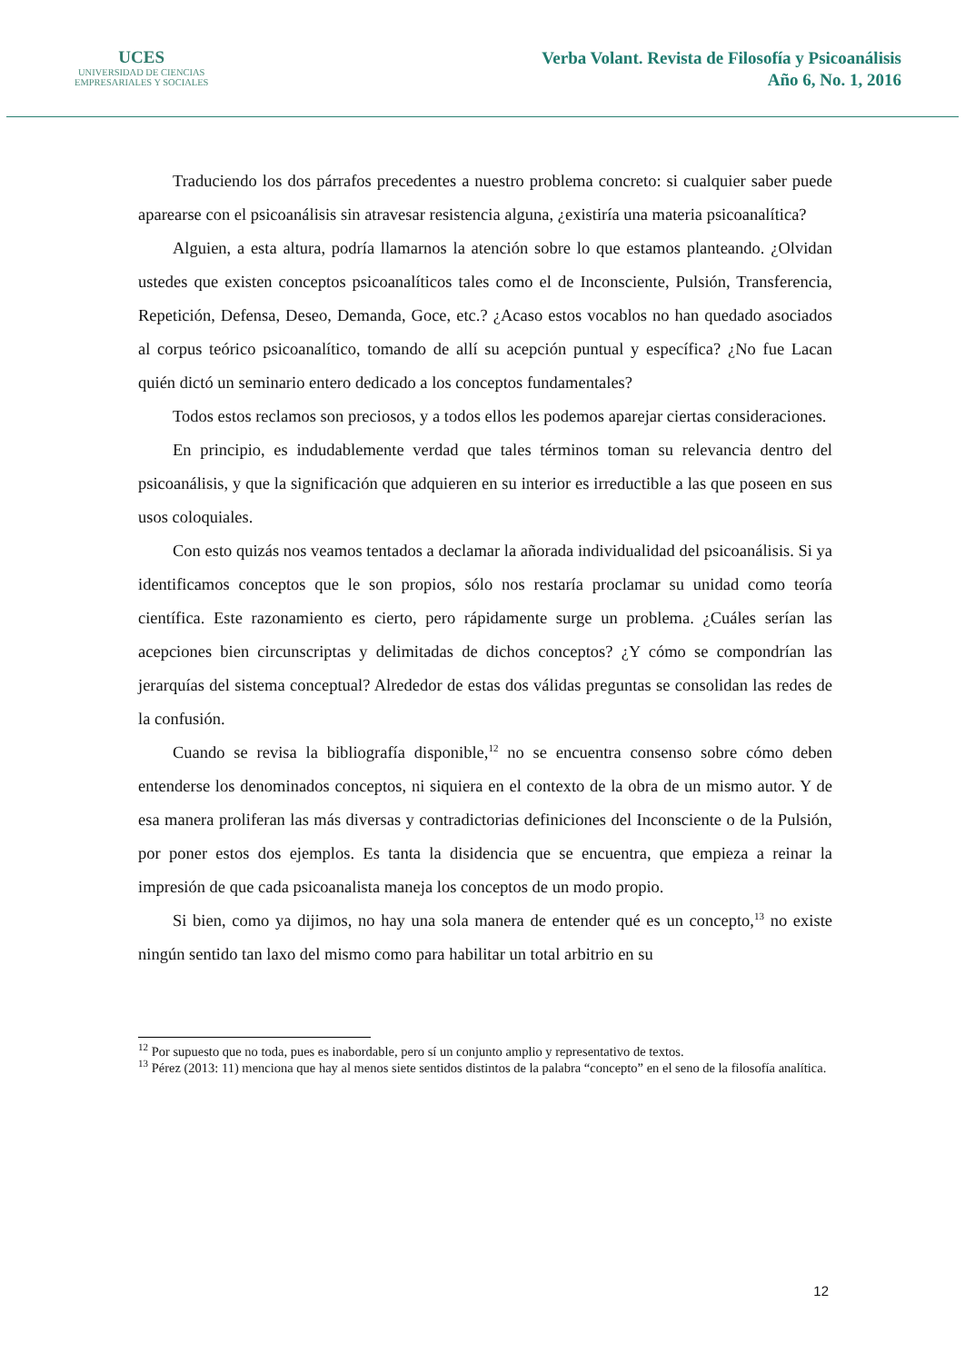UCES
UNIVERSIDAD DE CIENCIAS
EMPRESARIALES Y SOCIALES
Verba Volant. Revista de Filosofía y Psicoanálisis
Año 6, No. 1, 2016
Traduciendo los dos párrafos precedentes a nuestro problema concreto: si cualquier saber puede aparearse con el psicoanálisis sin atravesar resistencia alguna, ¿existiría una materia psicoanalítica?
Alguien, a esta altura, podría llamarnos la atención sobre lo que estamos planteando. ¿Olvidan ustedes que existen conceptos psicoanalíticos tales como el de Inconsciente, Pulsión, Transferencia, Repetición, Defensa, Deseo, Demanda, Goce, etc.? ¿Acaso estos vocablos no han quedado asociados al corpus teórico psicoanalítico, tomando de allí su acepción puntual y específica? ¿No fue Lacan quién dictó un seminario entero dedicado a los conceptos fundamentales?
Todos estos reclamos son preciosos, y a todos ellos les podemos aparejar ciertas consideraciones.
En principio, es indudablemente verdad que tales términos toman su relevancia dentro del psicoanálisis, y que la significación que adquieren en su interior es irreductible a las que poseen en sus usos coloquiales.
Con esto quizás nos veamos tentados a declamar la añorada individualidad del psicoanálisis. Si ya identificamos conceptos que le son propios, sólo nos restaría proclamar su unidad como teoría científica. Este razonamiento es cierto, pero rápidamente surge un problema. ¿Cuáles serían las acepciones bien circunscriptas y delimitadas de dichos conceptos? ¿Y cómo se compondrían las jerarquías del sistema conceptual? Alrededor de estas dos válidas preguntas se consolidan las redes de la confusión.
Cuando se revisa la bibliografía disponible,<sup>12</sup> no se encuentra consenso sobre cómo deben entenderse los denominados conceptos, ni siquiera en el contexto de la obra de un mismo autor. Y de esa manera proliferan las más diversas y contradictorias definiciones del Inconsciente o de la Pulsión, por poner estos dos ejemplos. Es tanta la disidencia que se encuentra, que empieza a reinar la impresión de que cada psicoanalista maneja los conceptos de un modo propio.
Si bien, como ya dijimos, no hay una sola manera de entender qué es un concepto,<sup>13</sup> no existe ningún sentido tan laxo del mismo como para habilitar un total arbitrio en su
<sup>12</sup> Por supuesto que no toda, pues es inabordable, pero sí un conjunto amplio y representativo de textos.
<sup>13</sup> Pérez (2013: 11) menciona que hay al menos siete sentidos distintos de la palabra “concepto” en el seno de la filosofía analítica.
12